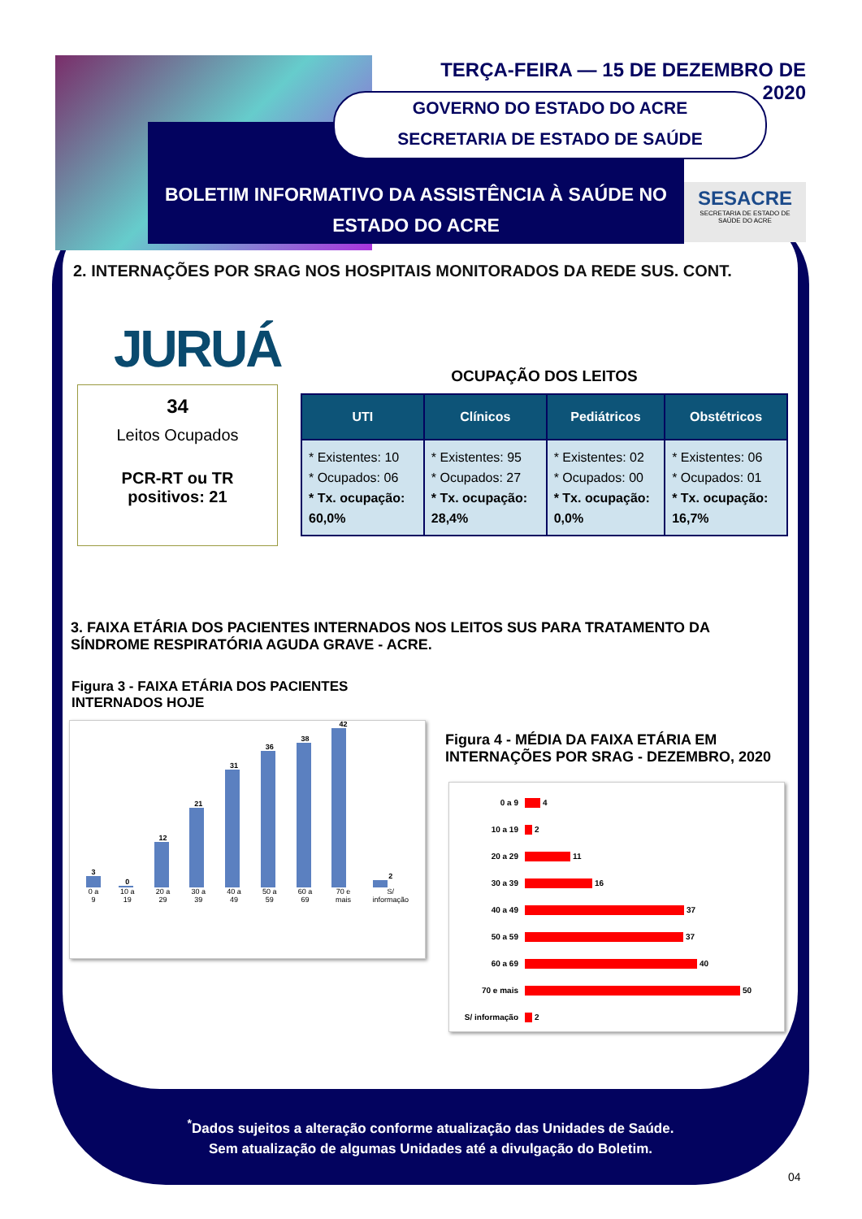TERÇA-FEIRA — 15 DE DEZEMBRO DE 2020
GOVERNO DO ESTADO DO ACRE
SECRETARIA DE ESTADO DE SAÚDE
BOLETIM INFORMATIVO DA ASSISTÊNCIA À SAÚDE NO
ESTADO DO ACRE
SESACRE
SECRETARIA DE ESTADO DE
SAÚDE DO ACRE
2. INTERNAÇÕES POR SRAG NOS HOSPITAIS MONITORADOS DA REDE SUS. CONT.
JURUÁ
34
Leitos Ocupados
PCR-RT ou TR
positivos: 21
OCUPAÇÃO DOS LEITOS
| UTI | Clínicos | Pediátricos | Obstétricos |
| --- | --- | --- | --- |
| * Existentes: 10 * Ocupados: 06 * Tx. ocupação: 60,0% | * Existentes: 95 * Ocupados: 27 * Tx. ocupação: 28,4% | * Existentes: 02 * Ocupados: 00 * Tx. ocupação: 0,0% | * Existentes: 06 * Ocupados: 01 * Tx. ocupação: 16,7% |
3. FAIXA ETÁRIA DOS PACIENTES INTERNADOS NOS LEITOS SUS PARA TRATAMENTO DA SÍNDROME RESPIRATÓRIA AGUDA GRAVE - ACRE.
Figura 3 - FAIXA ETÁRIA DOS PACIENTES INTERNADOS HOJE
3
0 a 9
0
10 a 19
12
20 a 29
21
30 a 39
31
40 a 49
36
50 a 59
38
60 a 69
42
70 e mais
2
S/ informação
Figura 4 - MÉDIA DA FAIXA ETÁRIA EM INTERNAÇÕES POR SRAG - DEZEMBRO, 2020
0 a 9 4
10 a 19 2
20 a 29 11
30 a 39 16
40 a 49 37
50 a 59 37
60 a 69 40
70 e mais 50
S/ informação 2
<sup>*</sup> Dados sujeitos a alteração conforme atualização das Unidades de Saúde.
Sem atualização de algumas Unidades até a divulgação do Boletim.
04